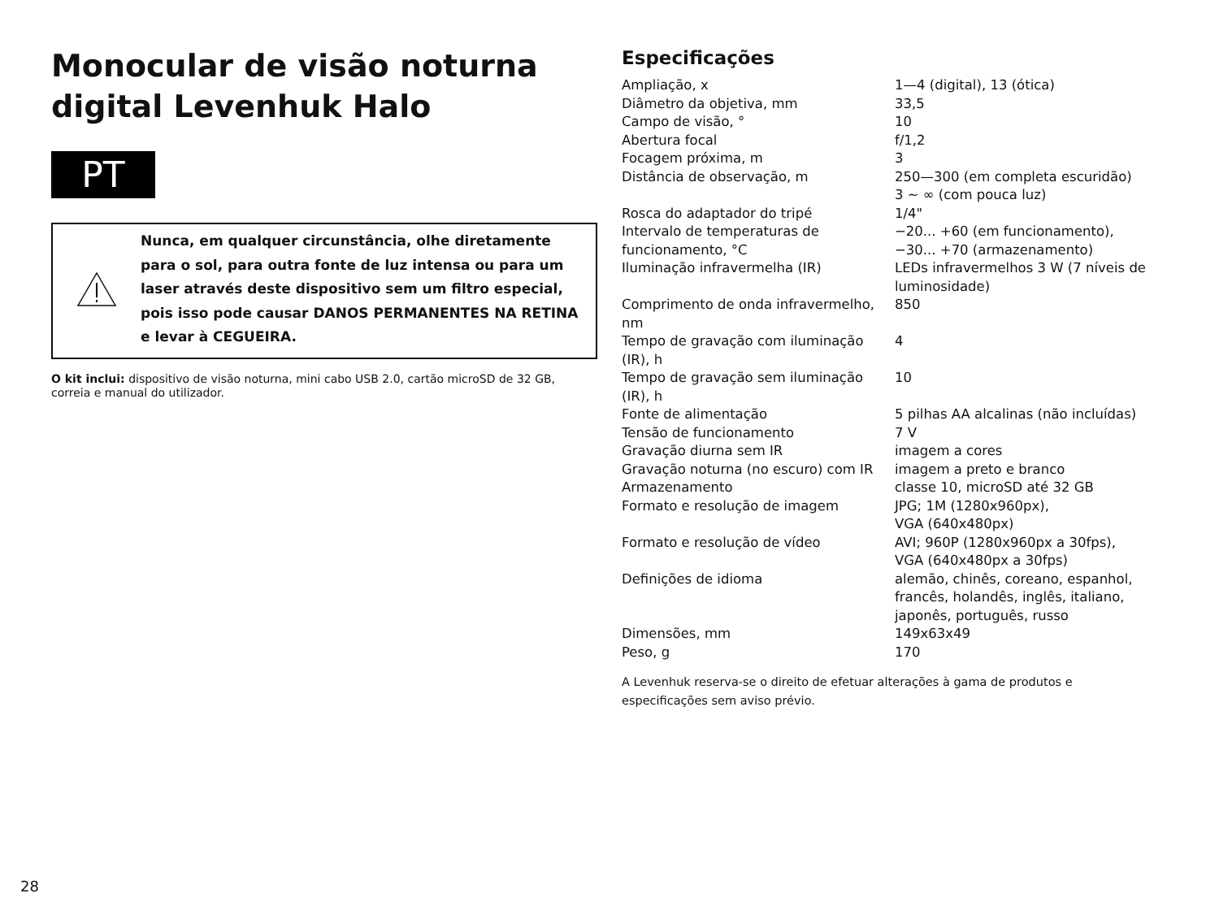Monocular de visão noturna digital Levenhuk Halo
PT
Nunca, em qualquer circunstância, olhe diretamente para o sol, para outra fonte de luz intensa ou para um laser através deste dispositivo sem um filtro especial, pois isso pode causar DANOS PERMANENTES NA RETINA e levar à CEGUEIRA.
O kit inclui: dispositivo de visão noturna, mini cabo USB 2.0, cartão microSD de 32 GB, correia e manual do utilizador.
Especificações
| Ampliação, x | 1—4 (digital), 13 (ótica) |
| Diâmetro da objetiva, mm | 33,5 |
| Campo de visão, ° | 10 |
| Abertura focal | f/1,2 |
| Focagem próxima, m | 3 |
| Distância de observação, m | 250—300 (em completa escuridão) 3 ~ ∞ (com pouca luz) |
| Rosca do adaptador do tripé | 1/4" |
| Intervalo de temperaturas de funcionamento, °C | −20... +60 (em funcionamento), −30... +70 (armazenamento) |
| Iluminação infravermelha (IR) | LEDs infravermelhos 3 W (7 níveis de luminosidade) |
| Comprimento de onda infravermelho, nm | 850 |
| Tempo de gravação com iluminação (IR), h | 4 |
| Tempo de gravação sem iluminação (IR), h | 10 |
| Fonte de alimentação | 5 pilhas AA alcalinas (não incluídas) |
| Tensão de funcionamento | 7 V |
| Gravação diurna sem IR | imagem a cores |
| Gravação noturna (no escuro) com IR | imagem a preto e branco |
| Armazenamento | classe 10, microSD até 32 GB |
| Formato e resolução de imagem | JPG; 1M (1280x960px), VGA (640x480px) |
| Formato e resolução de vídeo | AVI; 960P (1280x960px a 30fps), VGA (640x480px a 30fps) |
| Definições de idioma | alemão, chinês, coreano, espanhol, francês, holandês, inglês, italiano, japonês, português, russo |
| Dimensões, mm | 149x63x49 |
| Peso, g | 170 |
A Levenhuk reserva-se o direito de efetuar alterações à gama de produtos e especificações sem aviso prévio.
28